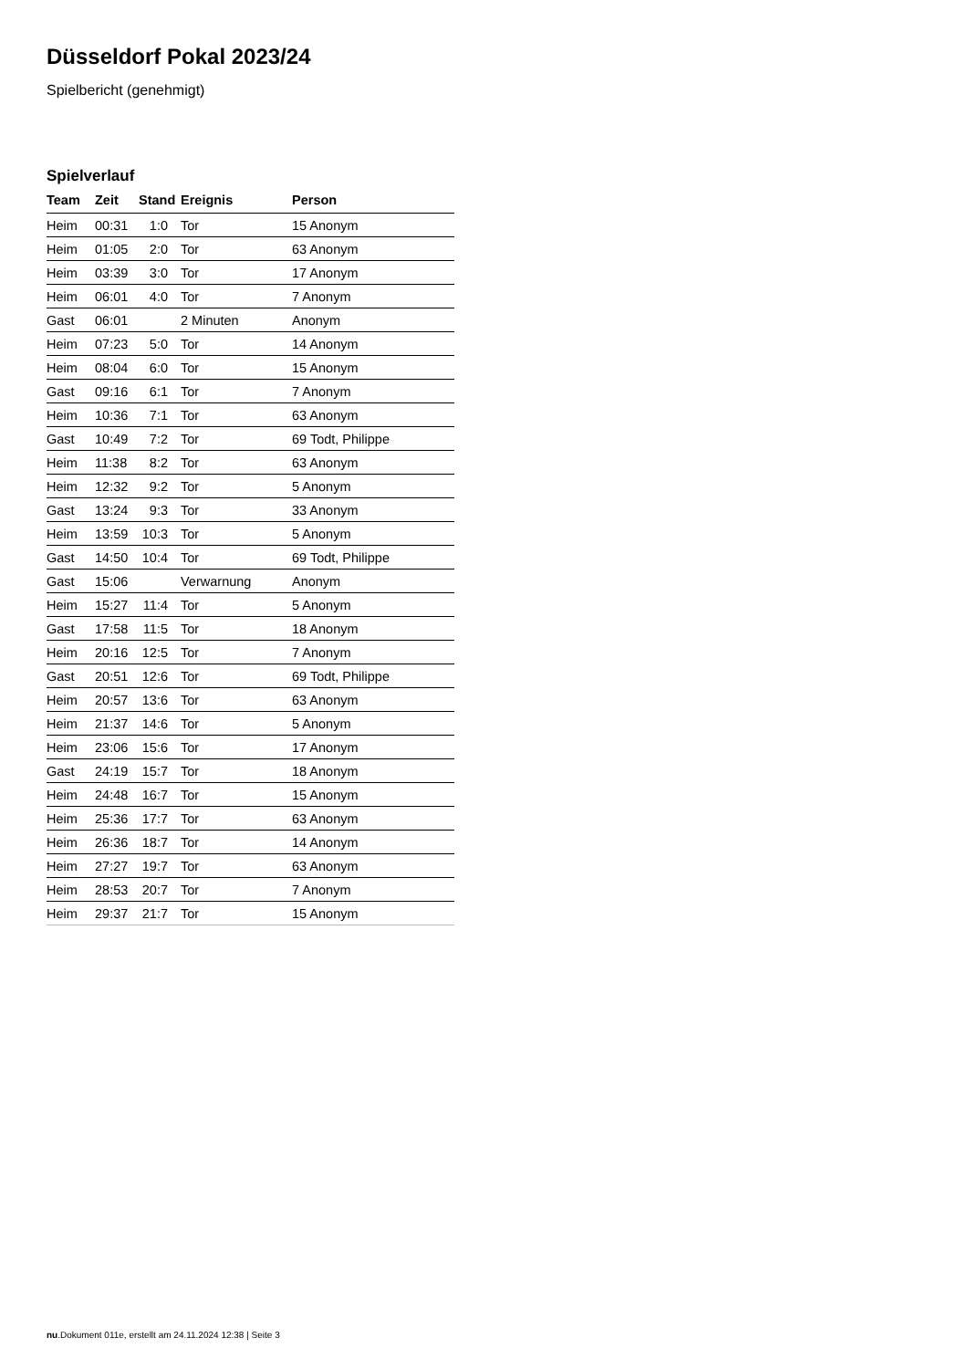Düsseldorf Pokal 2023/24
Spielbericht (genehmigt)
Spielverlauf
| Team | Zeit | Stand | Ereignis | Person |
| --- | --- | --- | --- | --- |
| Heim | 00:31 | 1:0 | Tor | 15 Anonym |
| Heim | 01:05 | 2:0 | Tor | 63 Anonym |
| Heim | 03:39 | 3:0 | Tor | 17 Anonym |
| Heim | 06:01 | 4:0 | Tor | 7 Anonym |
| Gast | 06:01 | | 2 Minuten | Anonym |
| Heim | 07:23 | 5:0 | Tor | 14 Anonym |
| Heim | 08:04 | 6:0 | Tor | 15 Anonym |
| Gast | 09:16 | 6:1 | Tor | 7 Anonym |
| Heim | 10:36 | 7:1 | Tor | 63 Anonym |
| Gast | 10:49 | 7:2 | Tor | 69 Todt, Philippe |
| Heim | 11:38 | 8:2 | Tor | 63 Anonym |
| Heim | 12:32 | 9:2 | Tor | 5 Anonym |
| Gast | 13:24 | 9:3 | Tor | 33 Anonym |
| Heim | 13:59 | 10:3 | Tor | 5 Anonym |
| Gast | 14:50 | 10:4 | Tor | 69 Todt, Philippe |
| Gast | 15:06 | | Verwarnung | Anonym |
| Heim | 15:27 | 11:4 | Tor | 5 Anonym |
| Gast | 17:58 | 11:5 | Tor | 18 Anonym |
| Heim | 20:16 | 12:5 | Tor | 7 Anonym |
| Gast | 20:51 | 12:6 | Tor | 69 Todt, Philippe |
| Heim | 20:57 | 13:6 | Tor | 63 Anonym |
| Heim | 21:37 | 14:6 | Tor | 5 Anonym |
| Heim | 23:06 | 15:6 | Tor | 17 Anonym |
| Gast | 24:19 | 15:7 | Tor | 18 Anonym |
| Heim | 24:48 | 16:7 | Tor | 15 Anonym |
| Heim | 25:36 | 17:7 | Tor | 63 Anonym |
| Heim | 26:36 | 18:7 | Tor | 14 Anonym |
| Heim | 27:27 | 19:7 | Tor | 63 Anonym |
| Heim | 28:53 | 20:7 | Tor | 7 Anonym |
| Heim | 29:37 | 21:7 | Tor | 15 Anonym |
nu.Dokument 011e, erstellt am 24.11.2024 12:38 | Seite 3